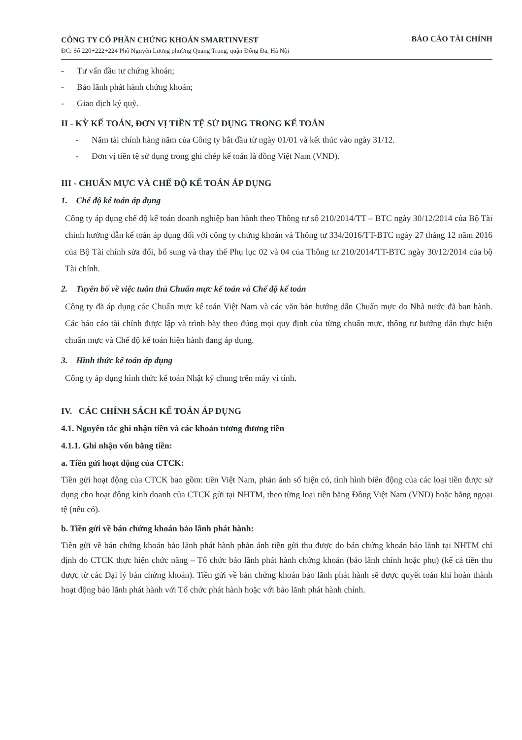CÔNG TY CỔ PHẦN CHỨNG KHOÁN SMARTINVEST
ĐC: Số 220+222+224 Phố Nguyễn Lương phường Quang Trung, quận Đống Đa, Hà Nội
BÁO CÁO TÀI CHÍNH
- Tư vấn đầu tư chứng khoán;
- Bảo lãnh phát hành chứng khoán;
- Giao dịch ký quỹ.
II - KỲ KẾ TOÁN, ĐƠN VỊ TIỀN TỆ SỬ DỤNG TRONG KẾ TOÁN
- Năm tài chính hàng năm của Công ty bắt đầu từ ngày 01/01 và kết thúc vào ngày 31/12.
- Đơn vị tiền tệ sử dụng trong ghi chép kế toán là đồng Việt Nam (VND).
III - CHUẨN MỰC VÀ CHẾ ĐỘ KẾ TOÁN ÁP DỤNG
1. Chế độ kế toán áp dụng
Công ty áp dụng chế độ kế toán doanh nghiệp ban hành theo Thông tư số 210/2014/TT – BTC ngày 30/12/2014 của Bộ Tài chính hướng dẫn kế toán áp dụng đối với công ty chứng khoán và Thông tư 334/2016/TT-BTC ngày 27 tháng 12 năm 2016 của Bộ Tài chính sửa đổi, bổ sung và thay thế Phụ lục 02 và 04 của Thông tư 210/2014/TT-BTC ngày 30/12/2014 của bộ Tài chính.
2. Tuyên bố về việc tuân thủ Chuẩn mực kế toán và Chế độ kế toán
Công ty đã áp dụng các Chuẩn mực kế toán Việt Nam và các văn bản hướng dẫn Chuẩn mực do Nhà nước đã ban hành. Các báo cáo tài chính được lập và trình bày theo đúng mọi quy định của từng chuẩn mực, thông tư hướng dẫn thực hiện chuẩn mực và Chế độ kế toán hiện hành đang áp dụng.
3. Hình thức kế toán áp dụng
Công ty áp dụng hình thức kế toán Nhật ký chung trên máy vi tính.
IV. CÁC CHÍNH SÁCH KẾ TOÁN ÁP DỤNG
4.1. Nguyên tắc ghi nhận tiền và các khoản tương đương tiền
4.1.1. Ghi nhận vốn bằng tiền:
a. Tiền gửi hoạt động của CTCK:
Tiền gửi hoạt động của CTCK bao gồm: tiền Việt Nam, phản ánh số hiện có, tình hình biến động của các loại tiền được sử dụng cho hoạt động kinh doanh của CTCK gửi tại NHTM, theo từng loại tiền bằng Đồng Việt Nam (VND) hoặc bằng ngoại tệ (nếu có).
b. Tiền gửi về bán chứng khoán bảo lãnh phát hành:
Tiền gửi về bán chứng khoán bảo lãnh phát hành phản ánh tiền gửi thu được do bán chứng khoán bảo lãnh tại NHTM chỉ định do CTCK thực hiện chức năng – Tổ chức bảo lãnh phát hành chứng khoán (bảo lãnh chính hoặc phụ) (kể cả tiền thu được từ các Đại lý bán chứng khoán). Tiền gửi về bán chứng khoán bảo lãnh phát hành sẽ được quyết toán khi hoàn thành hoạt động bảo lãnh phát hành với Tổ chức phát hành hoặc với bảo lãnh phát hành chính.